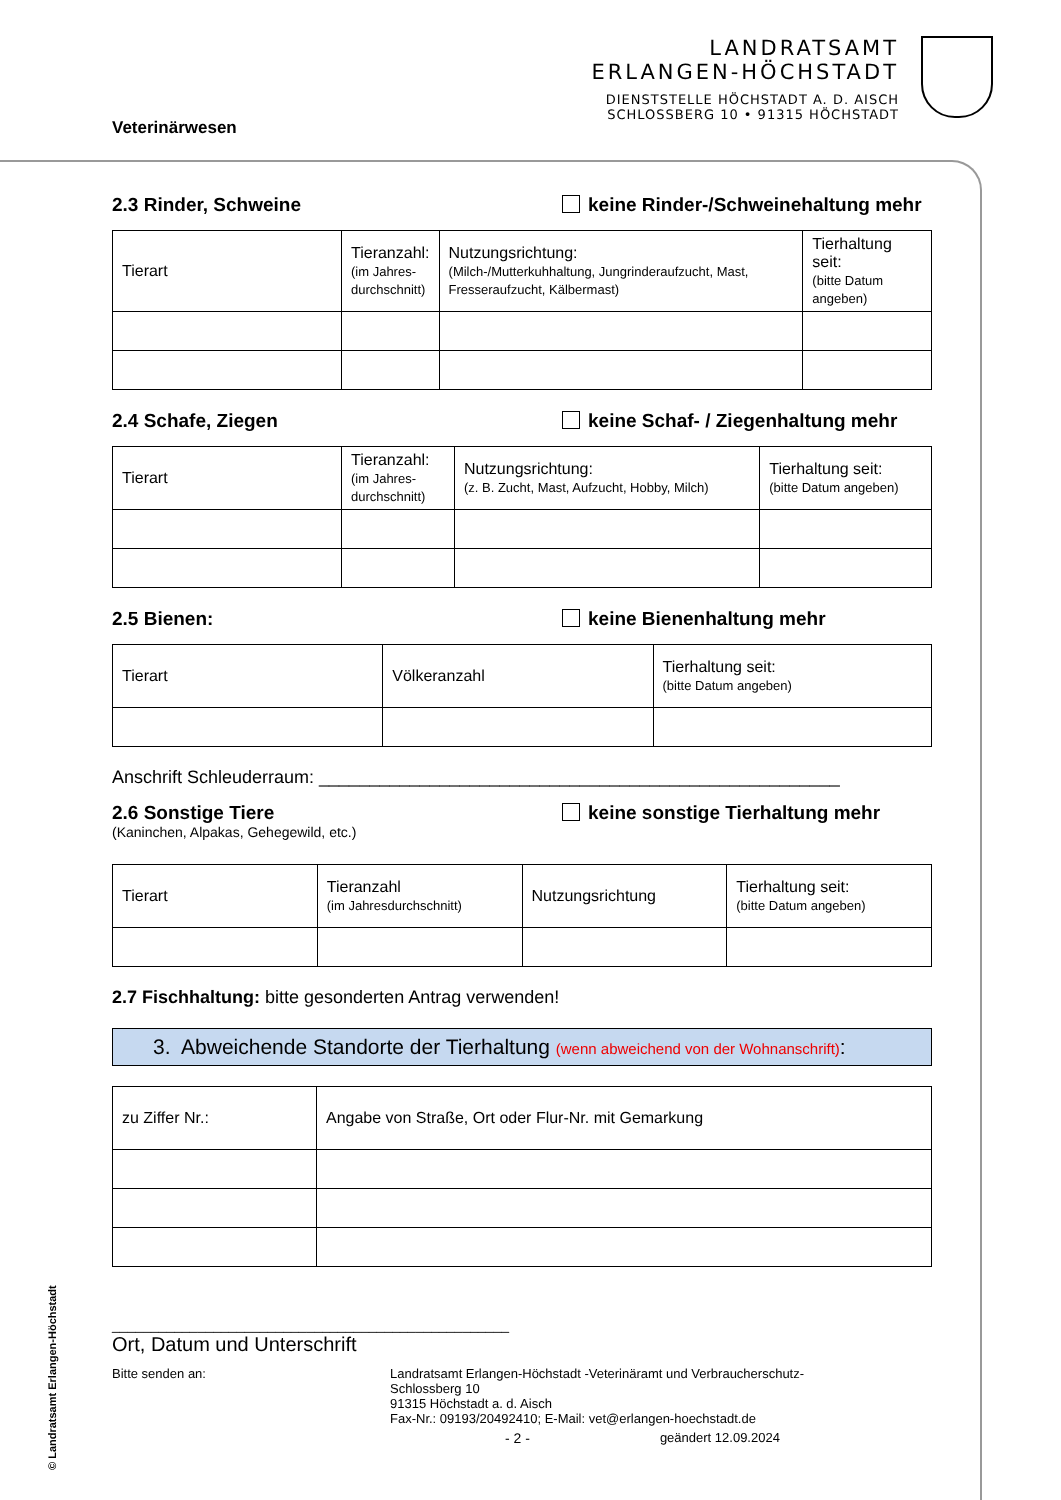Veterinärwesen
LANDRATSAMT
ERLANGEN-HÖCHSTADT
DIENSTSTELLE HÖCHSTADT A. D. AISCH
SCHLOSSBERG 10 • 91315 HÖCHSTADT
2.3 Rinder, Schweine keine Rinder-/Schweinehaltung mehr
| Tierart | Tieranzahl: (im Jahres- durchschnitt) | Nutzungsrichtung: (Milch-/Mutterkuhhaltung, Jungrinderaufzucht, Mast, Fresseraufzucht, Kälbermast) | Tierhaltung seit: (bitte Datum angeben) |
2.4 Schafe, Ziegen keine Schaf- / Ziegenhaltung mehr
| Tierart | Tieranzahl: (im Jahres- durchschnitt) | Nutzungsrichtung: (z. B. Zucht, Mast, Aufzucht, Hobby, Milch) | Tierhaltung seit: (bitte Datum angeben) |
2.5 Bienen: keine Bienenhaltung mehr
| Tierart | Völkeranzahl | Tierhaltung seit: (bitte Datum angeben) |
Anschrift Schleuderraum: ____________________________________________________
2.6 Sonstige Tiere keine sonstige Tierhaltung mehr
(Kaninchen, Alpakas, Gehegewild, etc.)
| Tierart | Tieranzahl (im Jahresdurchschnitt) | Nutzungsrichtung | Tierhaltung seit: (bitte Datum angeben) |
2.7 Fischhaltung: bitte gesonderten Antrag verwenden!
3. Abweichende Standorte der Tierhaltung (wenn abweichend von der Wohnanschrift):
| zu Ziffer Nr.: | Angabe von Straße, Ort oder Flur-Nr. mit Gemarkung |
___________________________________________________
Ort, Datum und Unterschrift
Bitte senden an: Landratsamt Erlangen-Höchstadt -Veterinäramt und Verbraucherschutz-
Schlossberg 10
91315 Höchstadt a. d. Aisch
Fax-Nr.: 09193/20492410; E-Mail: vet@erlangen-hoechstadt.de
- 2 - geändert 12.09.2024
© Landratsamt Erlangen-Höchstadt